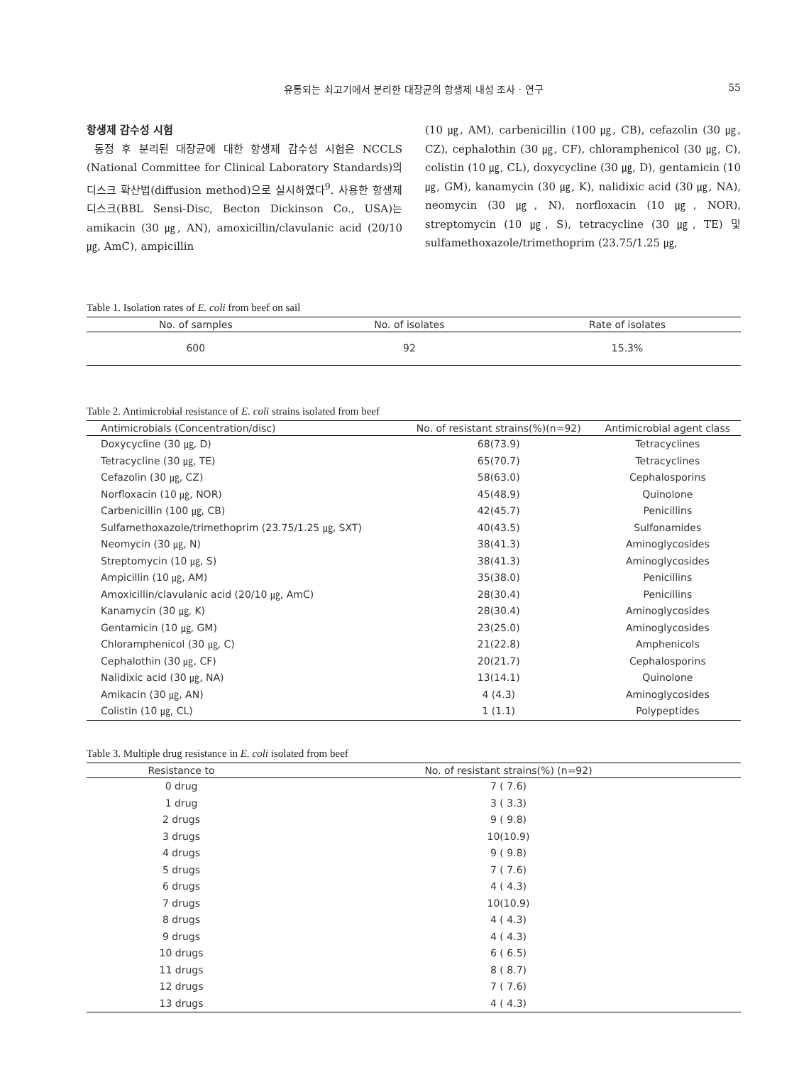유통되는 쇠고기에서 분리한 대장균의 항생제 내성 조사 · 연구
55
항생제 감수성 시험
동정 후 분리된 대장균에 대한 항생제 감수성 시험은 NCCLS (National Committee for Clinical Laboratory Standards)의 디스크 확산법(diffusion method)으로 실시하였다<sup>9</sup>. 사용한 항생제 디스크(BBL Sensi-Disc, Becton Dickinson Co., USA)는 amikacin (30 ㎍, AN), amoxicillin/clavulanic acid (20/10 ㎍, AmC), ampicillin
(10 ㎍, AM), carbenicillin (100 ㎍, CB), cefazolin (30 ㎍, CZ), cephalothin (30 ㎍, CF), chloramphenicol (30 ㎍, C), colistin (10 ㎍, CL), doxycycline (30 ㎍, D), gentamicin (10 ㎍, GM), kanamycin (30 ㎍, K), nalidixic acid (30 ㎍, NA), neomycin (30 ㎍, N), norfloxacin (10 ㎍, NOR), streptomycin (10 ㎍, S), tetracycline (30 ㎍, TE) 및 sulfamethoxazole/trimethoprim (23.75/1.25 ㎍,
Table 1. Isolation rates of E. coli from beef on sail
| No. of samples | No. of isolates | Rate of isolates |
| --- | --- | --- |
| 600 | 92 | 15.3% |
Table 2. Antimicrobial resistance of E. coli strains isolated from beef
| Antimicrobials (Concentration/disc) | No. of resistant strains(%)(n=92) | Antimicrobial agent class |
| --- | --- | --- |
| Doxycycline (30 ㎍, D) | 68(73.9) | Tetracyclines |
| Tetracycline (30 ㎍, TE) | 65(70.7) | Tetracyclines |
| Cefazolin (30 ㎍, CZ) | 58(63.0) | Cephalosporins |
| Norfloxacin (10 ㎍, NOR) | 45(48.9) | Quinolone |
| Carbenicillin (100 ㎍, CB) | 42(45.7) | Penicillins |
| Sulfamethoxazole/trimethoprim (23.75/1.25 ㎍, SXT) | 40(43.5) | Sulfonamides |
| Neomycin (30 ㎍, N) | 38(41.3) | Aminoglycosides |
| Streptomycin (10 ㎍, S) | 38(41.3) | Aminoglycosides |
| Ampicillin (10 ㎍, AM) | 35(38.0) | Penicillins |
| Amoxicillin/clavulanic acid (20/10 ㎍, AmC) | 28(30.4) | Penicillins |
| Kanamycin (30 ㎍, K) | 28(30.4) | Aminoglycosides |
| Gentamicin (10 ㎍, GM) | 23(25.0) | Aminoglycosides |
| Chloramphenicol (30 ㎍, C) | 21(22.8) | Amphenicols |
| Cephalothin (30 ㎍, CF) | 20(21.7) | Cephalosporins |
| Nalidixic acid (30 ㎍, NA) | 13(14.1) | Quinolone |
| Amikacin (30 ㎍, AN) | 4 (4.3) | Aminoglycosides |
| Colistin (10 ㎍, CL) | 1 (1.1) | Polypeptides |
Table 3. Multiple drug resistance in E. coli isolated from beef
| Resistance to | No. of resistant strains(%) (n=92) |
| --- | --- |
| 0 drug | 7 ( 7.6) |
| 1 drug | 3 ( 3.3) |
| 2 drugs | 9 ( 9.8) |
| 3 drugs | 10(10.9) |
| 4 drugs | 9 ( 9.8) |
| 5 drugs | 7 ( 7.6) |
| 6 drugs | 4 ( 4.3) |
| 7 drugs | 10(10.9) |
| 8 drugs | 4 ( 4.3) |
| 9 drugs | 4 ( 4.3) |
| 10 drugs | 6 ( 6.5) |
| 11 drugs | 8 ( 8.7) |
| 12 drugs | 7 ( 7.6) |
| 13 drugs | 4 ( 4.3) |